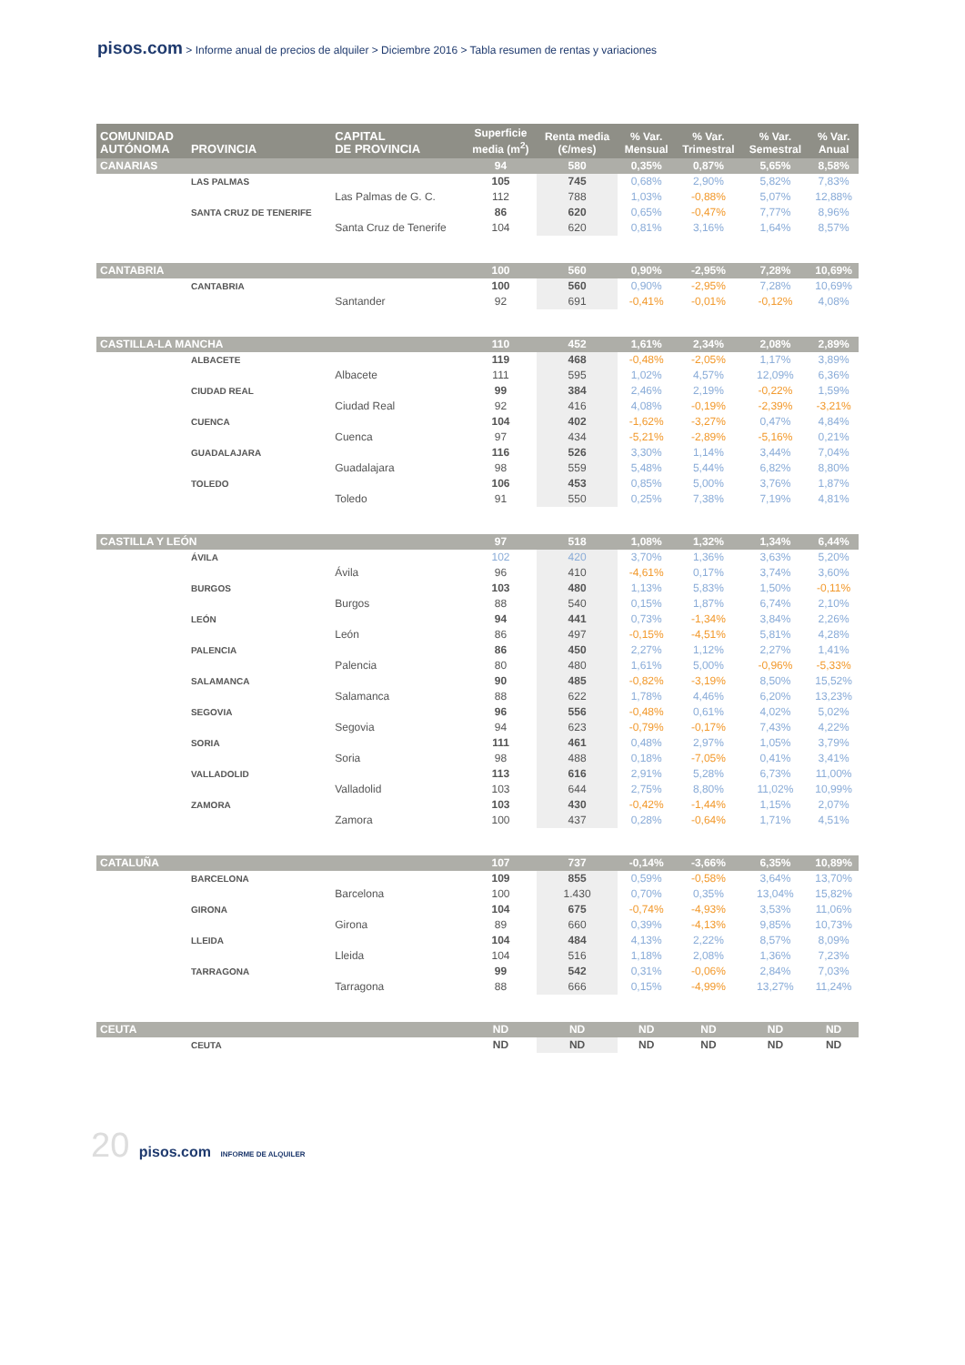pisos.com > Informe anual de precios de alquiler > Diciembre 2016 > Tabla resumen de rentas y variaciones
| COMUNIDAD AUTÓNOMA | PROVINCIA | CAPITAL DE PROVINCIA | Superficie media (m<sup>2</sup>) | Renta media (€/mes) | % Var. Mensual | % Var. Trimestral | % Var. Semestral | % Var. Anual |
| --- | --- | --- | --- | --- | --- | --- | --- | --- |
| CANARIAS | | | 94 | 580 | 0,35% | 0,87% | 5,65% | 8,58% |
| | LAS PALMAS | | 105 | 745 | 0,68% | 2,90% | 5,82% | 7,83% |
| | | Las Palmas de G. C. | 112 | 788 | 1,03% | -0,88% | 5,07% | 12,88% |
| | SANTA CRUZ DE TENERIFE | | 86 | 620 | 0,65% | -0,47% | 7,77% | 8,96% |
| | | Santa Cruz de Tenerife | 104 | 620 | 0,81% | 3,16% | 1,64% | 8,57% |
| CANTABRIA | | | 100 | 560 | 0,90% | -2,95% | 7,28% | 10,69% |
| | CANTABRIA | | 100 | 560 | 0,90% | -2,95% | 7,28% | 10,69% |
| | | Santander | 92 | 691 | -0,41% | -0,01% | -0,12% | 4,08% |
| CASTILLA-LA MANCHA | | | 110 | 452 | 1,61% | 2,34% | 2,08% | 2,89% |
| | ALBACETE | | 119 | 468 | -0,48% | -2,05% | 1,17% | 3,89% |
| | | Albacete | 111 | 595 | 1,02% | 4,57% | 12,09% | 6,36% |
| | CIUDAD REAL | | 99 | 384 | 2,46% | 2,19% | -0,22% | 1,59% |
| | | Ciudad Real | 92 | 416 | 4,08% | -0,19% | -2,39% | -3,21% |
| | CUENCA | | 104 | 402 | -1,62% | -3,27% | 0,47% | 4,84% |
| | | Cuenca | 97 | 434 | -5,21% | -2,89% | -5,16% | 0,21% |
| | GUADALAJARA | | 116 | 526 | 3,30% | 1,14% | 3,44% | 7,04% |
| | | Guadalajara | 98 | 559 | 5,48% | 5,44% | 6,82% | 8,80% |
| | TOLEDO | | 106 | 453 | 0,85% | 5,00% | 3,76% | 1,87% |
| | | Toledo | 91 | 550 | 0,25% | 7,38% | 7,19% | 4,81% |
| CASTILLA Y LEÓN | | | 97 | 518 | 1,08% | 1,32% | 1,34% | 6,44% |
| | ÁVILA | | 102 | 420 | 3,70% | 1,36% | 3,63% | 5,20% |
| | | Ávila | 96 | 410 | -4,61% | 0,17% | 3,74% | 3,60% |
| | BURGOS | | 103 | 480 | 1,13% | 5,83% | 1,50% | -0,11% |
| | | Burgos | 88 | 540 | 0,15% | 1,87% | 6,74% | 2,10% |
| | LEÓN | | 94 | 441 | 0,73% | -1,34% | 3,84% | 2,26% |
| | | León | 86 | 497 | -0,15% | -4,51% | 5,81% | 4,28% |
| | PALENCIA | | 86 | 450 | 2,27% | 1,12% | 2,27% | 1,41% |
| | | Palencia | 80 | 480 | 1,61% | 5,00% | -0,96% | -5,33% |
| | SALAMANCA | | 90 | 485 | -0,82% | -3,19% | 8,50% | 15,52% |
| | | Salamanca | 88 | 622 | 1,78% | 4,46% | 6,20% | 13,23% |
| | SEGOVIA | | 96 | 556 | -0,48% | 0,61% | 4,02% | 5,02% |
| | | Segovia | 94 | 623 | -0,79% | -0,17% | 7,43% | 4,22% |
| | SORIA | | 111 | 461 | 0,48% | 2,97% | 1,05% | 3,79% |
| | | Soria | 98 | 488 | 0,18% | -7,05% | 0,41% | 3,41% |
| | VALLADOLID | | 113 | 616 | 2,91% | 5,28% | 6,73% | 11,00% |
| | | Valladolid | 103 | 644 | 2,75% | 8,80% | 11,02% | 10,99% |
| | ZAMORA | | 103 | 430 | -0,42% | -1,44% | 1,15% | 2,07% |
| | | Zamora | 100 | 437 | 0,28% | -0,64% | 1,71% | 4,51% |
| CATALUÑA | | | 107 | 737 | -0,14% | -3,66% | 6,35% | 10,89% |
| | BARCELONA | | 109 | 855 | 0,59% | -0,58% | 3,64% | 13,70% |
| | | Barcelona | 100 | 1.430 | 0,70% | 0,35% | 13,04% | 15,82% |
| | GIRONA | | 104 | 675 | -0,74% | -4,93% | 3,53% | 11,06% |
| | | Girona | 89 | 660 | 0,39% | -4,13% | 9,85% | 10,73% |
| | LLEIDA | | 104 | 484 | 4,13% | 2,22% | 8,57% | 8,09% |
| | | Lleida | 104 | 516 | 1,18% | 2,08% | 1,36% | 7,23% |
| | TARRAGONA | | 99 | 542 | 0,31% | -0,06% | 2,84% | 7,03% |
| | | Tarragona | 88 | 666 | 0,15% | -4,99% | 13,27% | 11,24% |
| CEUTA | | | ND | ND | ND | ND | ND | ND |
| | CEUTA | | ND | ND | ND | ND | ND | ND |
20 pisos.com INFORME DE ALQUILER